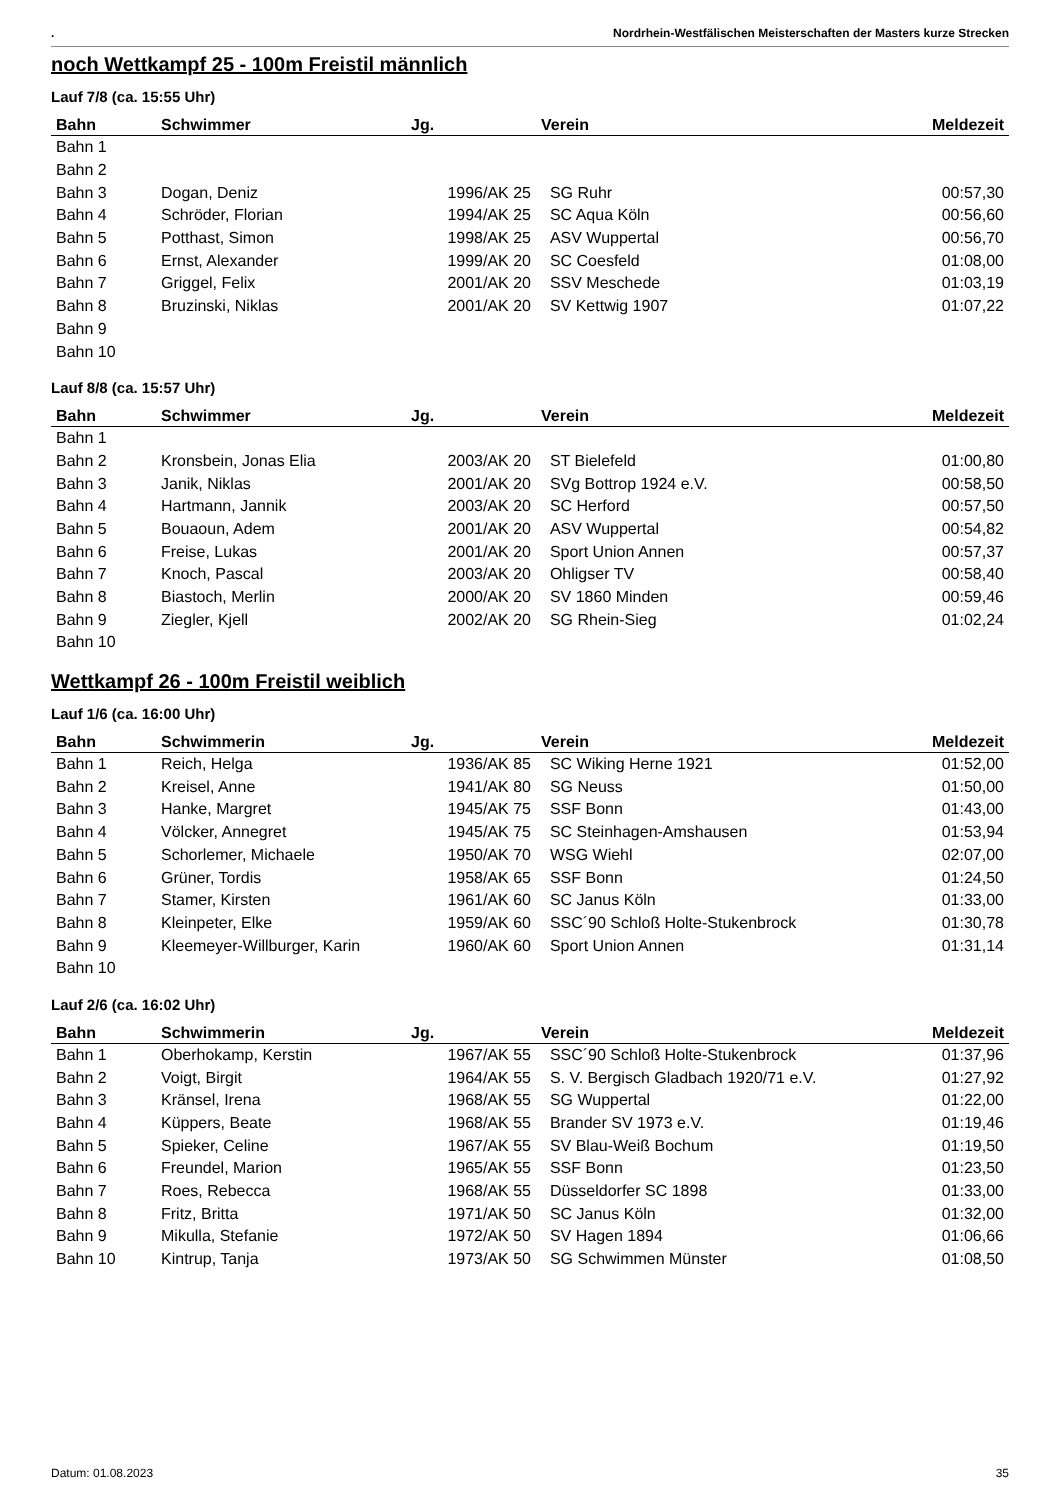. Nordrhein-Westfälischen Meisterschaften der Masters kurze Strecken
noch Wettkampf 25 - 100m Freistil männlich
Lauf 7/8 (ca. 15:55 Uhr)
| Bahn | Schwimmer | Jg. | Verein | Meldezeit |
| --- | --- | --- | --- | --- |
| Bahn 1 | | | | |
| Bahn 2 | | | | |
| Bahn 3 | Dogan, Deniz | 1996/AK 25 | SG Ruhr | 00:57,30 |
| Bahn 4 | Schröder, Florian | 1994/AK 25 | SC Aqua Köln | 00:56,60 |
| Bahn 5 | Potthast, Simon | 1998/AK 25 | ASV Wuppertal | 00:56,70 |
| Bahn 6 | Ernst, Alexander | 1999/AK 20 | SC Coesfeld | 01:08,00 |
| Bahn 7 | Griggel, Felix | 2001/AK 20 | SSV Meschede | 01:03,19 |
| Bahn 8 | Bruzinski, Niklas | 2001/AK 20 | SV Kettwig 1907 | 01:07,22 |
| Bahn 9 | | | | |
| Bahn 10 | | | | |
Lauf 8/8 (ca. 15:57 Uhr)
| Bahn | Schwimmer | Jg. | Verein | Meldezeit |
| --- | --- | --- | --- | --- |
| Bahn 1 | | | | |
| Bahn 2 | Kronsbein, Jonas Elia | 2003/AK 20 | ST Bielefeld | 01:00,80 |
| Bahn 3 | Janik, Niklas | 2001/AK 20 | SVg Bottrop 1924 e.V. | 00:58,50 |
| Bahn 4 | Hartmann, Jannik | 2003/AK 20 | SC Herford | 00:57,50 |
| Bahn 5 | Bouaoun, Adem | 2001/AK 20 | ASV Wuppertal | 00:54,82 |
| Bahn 6 | Freise, Lukas | 2001/AK 20 | Sport Union Annen | 00:57,37 |
| Bahn 7 | Knoch, Pascal | 2003/AK 20 | Ohligser TV | 00:58,40 |
| Bahn 8 | Biastoch, Merlin | 2000/AK 20 | SV 1860 Minden | 00:59,46 |
| Bahn 9 | Ziegler, Kjell | 2002/AK 20 | SG Rhein-Sieg | 01:02,24 |
| Bahn 10 | | | | |
Wettkampf 26 - 100m Freistil weiblich
Lauf 1/6 (ca. 16:00 Uhr)
| Bahn | Schwimmerin | Jg. | Verein | Meldezeit |
| --- | --- | --- | --- | --- |
| Bahn 1 | Reich, Helga | 1936/AK 85 | SC Wiking Herne 1921 | 01:52,00 |
| Bahn 2 | Kreisel, Anne | 1941/AK 80 | SG Neuss | 01:50,00 |
| Bahn 3 | Hanke, Margret | 1945/AK 75 | SSF Bonn | 01:43,00 |
| Bahn 4 | Völcker, Annegret | 1945/AK 75 | SC Steinhagen-Amshausen | 01:53,94 |
| Bahn 5 | Schorlemer, Michaele | 1950/AK 70 | WSG Wiehl | 02:07,00 |
| Bahn 6 | Grüner, Tordis | 1958/AK 65 | SSF Bonn | 01:24,50 |
| Bahn 7 | Stamer, Kirsten | 1961/AK 60 | SC Janus Köln | 01:33,00 |
| Bahn 8 | Kleinpeter, Elke | 1959/AK 60 | SSC´90 Schloß Holte-Stukenbrock | 01:30,78 |
| Bahn 9 | Kleemeyer-Willburger, Karin | 1960/AK 60 | Sport Union Annen | 01:31,14 |
| Bahn 10 | | | | |
Lauf 2/6 (ca. 16:02 Uhr)
| Bahn | Schwimmerin | Jg. | Verein | Meldezeit |
| --- | --- | --- | --- | --- |
| Bahn 1 | Oberhokamp, Kerstin | 1967/AK 55 | SSC´90 Schloß Holte-Stukenbrock | 01:37,96 |
| Bahn 2 | Voigt, Birgit | 1964/AK 55 | S. V. Bergisch Gladbach 1920/71 e.V. | 01:27,92 |
| Bahn 3 | Kränsel, Irena | 1968/AK 55 | SG Wuppertal | 01:22,00 |
| Bahn 4 | Küppers, Beate | 1968/AK 55 | Brander SV 1973 e.V. | 01:19,46 |
| Bahn 5 | Spieker, Celine | 1967/AK 55 | SV Blau-Weiß Bochum | 01:19,50 |
| Bahn 6 | Freundel, Marion | 1965/AK 55 | SSF Bonn | 01:23,50 |
| Bahn 7 | Roes, Rebecca | 1968/AK 55 | Düsseldorfer SC 1898 | 01:33,00 |
| Bahn 8 | Fritz, Britta | 1971/AK 50 | SC Janus Köln | 01:32,00 |
| Bahn 9 | Mikulla, Stefanie | 1972/AK 50 | SV Hagen 1894 | 01:06,66 |
| Bahn 10 | Kintrup, Tanja | 1973/AK 50 | SG Schwimmen Münster | 01:08,50 |
Datum: 01.08.2023 35